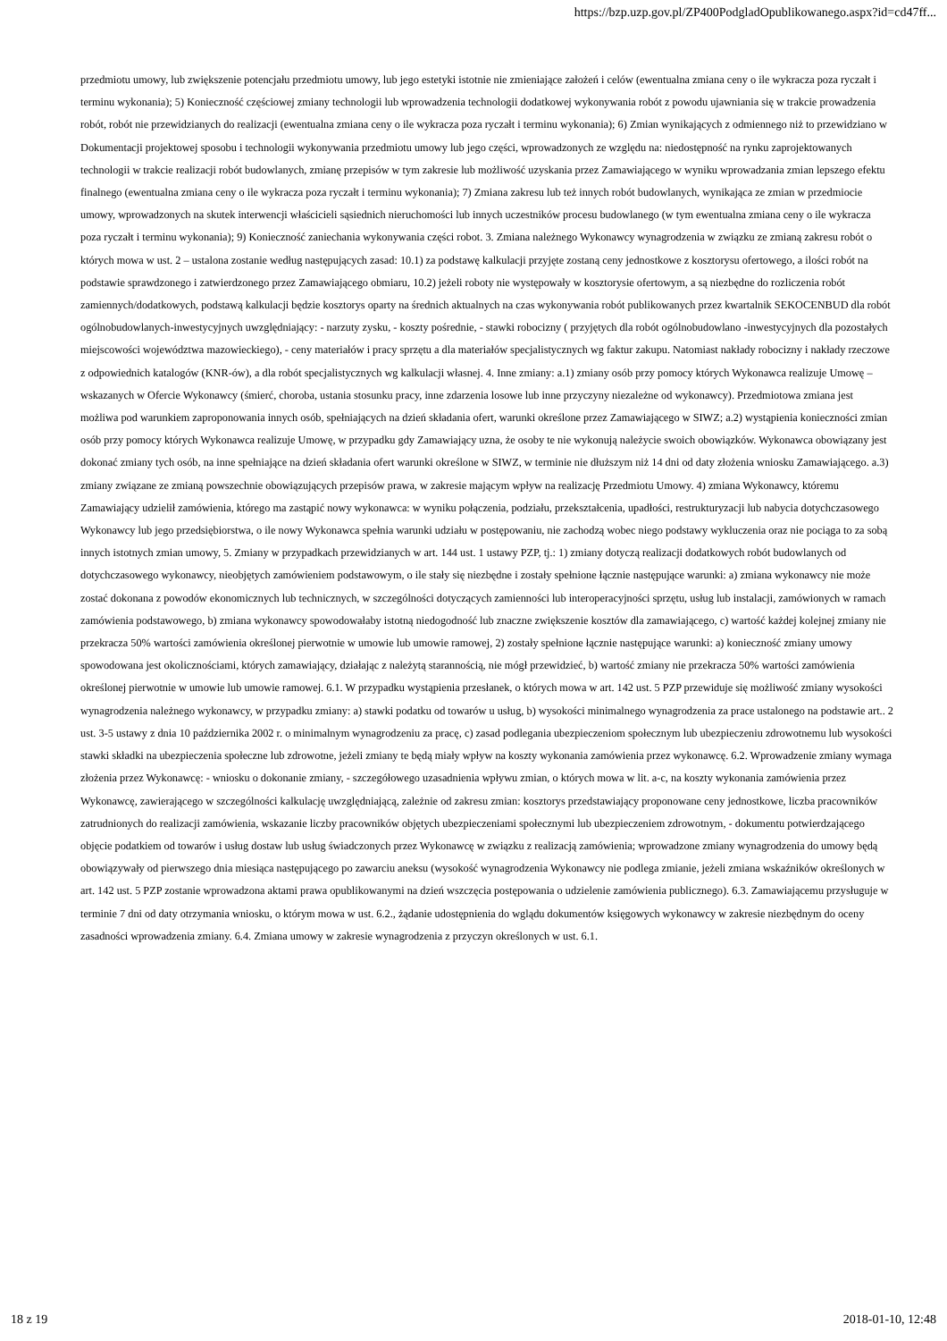https://bzp.uzp.gov.pl/ZP400PodgladOpublikowanego.aspx?id=cd47ff...
przedmiotu umowy, lub zwiększenie potencjału przedmiotu umowy, lub jego estetyki istotnie nie zmieniające założeń i celów (ewentualna zmiana ceny o ile wykracza poza ryczałt i terminu wykonania); 5) Konieczność częściowej zmiany technologii lub wprowadzenia technologii dodatkowej wykonywania robót z powodu ujawniania się w trakcie prowadzenia robót, robót nie przewidzianych do realizacji (ewentualna zmiana ceny o ile wykracza poza ryczałt i terminu wykonania); 6) Zmian wynikających z odmiennego niż to przewidziano w Dokumentacji projektowej sposobu i technologii wykonywania przedmiotu umowy lub jego części, wprowadzonych ze względu na: niedostępność na rynku zaprojektowanych technologii w trakcie realizacji robót budowlanych, zmianę przepisów w tym zakresie lub możliwość uzyskania przez Zamawiającego w wyniku wprowadzania zmian lepszego efektu finalnego (ewentualna zmiana ceny o ile wykracza poza ryczałt i terminu wykonania); 7) Zmiana zakresu lub też innych robót budowlanych, wynikająca ze zmian w przedmiocie umowy, wprowadzonych na skutek interwencji właścicieli sąsiednich nieruchomości lub innych uczestników procesu budowlanego (w tym ewentualna zmiana ceny o ile wykracza poza ryczałt i terminu wykonania); 9) Konieczność zaniechania wykonywania części robot. 3. Zmiana należnego Wykonawcy wynagrodzenia w związku ze zmianą zakresu robót o których mowa w ust. 2 – ustalona zostanie według następujących zasad: 10.1) za podstawę kalkulacji przyjęte zostaną ceny jednostkowe z kosztorysu ofertowego, a ilości robót na podstawie sprawdzonego i zatwierdzonego przez Zamawiającego obmiaru, 10.2) jeżeli roboty nie występowały w kosztorysie ofertowym, a są niezbędne do rozliczenia robót zamiennych/dodatkowych, podstawą kalkulacji będzie kosztorys oparty na średnich aktualnych na czas wykonywania robót publikowanych przez kwartalnik SEKOCENBUD dla robót ogólnobudowlanych-inwestycyjnych uwzględniający: - narzuty zysku, - koszty pośrednie, - stawki robocizny ( przyjętych dla robót ogólnobudowlano -inwestycyjnych dla pozostałych miejscowości województwa mazowieckiego), - ceny materiałów i pracy sprzętu a dla materiałów specjalistycznych wg faktur zakupu. Natomiast nakłady robocizny i nakłady rzeczowe z odpowiednich katalogów (KNR-ów), a dla robót specjalistycznych wg kalkulacji własnej. 4. Inne zmiany: a.1) zmiany osób przy pomocy których Wykonawca realizuje Umowę – wskazanych w Ofercie Wykonawcy (śmierć, choroba, ustania stosunku pracy, inne zdarzenia losowe lub inne przyczyny niezależne od wykonawcy). Przedmiotowa zmiana jest możliwa pod warunkiem zaproponowania innych osób, spełniających na dzień składania ofert, warunki określone przez Zamawiającego w SIWZ; a.2) wystąpienia konieczności zmian osób przy pomocy których Wykonawca realizuje Umowę, w przypadku gdy Zamawiający uzna, że osoby te nie wykonują należycie swoich obowiązków. Wykonawca obowiązany jest dokonać zmiany tych osób, na inne spełniające na dzień składania ofert warunki określone w SIWZ, w terminie nie dłuższym niż 14 dni od daty złożenia wniosku Zamawiającego. a.3) zmiany związane ze zmianą powszechnie obowiązujących przepisów prawa, w zakresie mającym wpływ na realizację Przedmiotu Umowy. 4) zmiana Wykonawcy, któremu Zamawiający udzielił zamówienia, którego ma zastąpić nowy wykonawca: w wyniku połączenia, podziału, przekształcenia, upadłości, restrukturyzacji lub nabycia dotychczasowego Wykonawcy lub jego przedsiębiorstwa, o ile nowy Wykonawca spełnia warunki udziału w postępowaniu, nie zachodzą wobec niego podstawy wykluczenia oraz nie pociąga to za sobą innych istotnych zmian umowy, 5. Zmiany w przypadkach przewidzianych w art. 144 ust. 1 ustawy PZP, tj.: 1) zmiany dotyczą realizacji dodatkowych robót budowlanych od dotychczasowego wykonawcy, nieobjętych zamówieniem podstawowym, o ile stały się niezbędne i zostały spełnione łącznie następujące warunki: a) zmiana wykonawcy nie może zostać dokonana z powodów ekonomicznych lub technicznych, w szczególności dotyczących zamienności lub interoperacyjności sprzętu, usług lub instalacji, zamówionych w ramach zamówienia podstawowego, b) zmiana wykonawcy spowodowałaby istotną niedogodność lub znaczne zwiększenie kosztów dla zamawiającego, c) wartość każdej kolejnej zmiany nie przekracza 50% wartości zamówienia określonej pierwotnie w umowie lub umowie ramowej, 2) zostały spełnione łącznie następujące warunki: a) konieczność zmiany umowy spowodowana jest okolicznościami, których zamawiający, działając z należytą starannością, nie mógł przewidzieć, b) wartość zmiany nie przekracza 50% wartości zamówienia określonej pierwotnie w umowie lub umowie ramowej. 6.1. W przypadku wystąpienia przesłanek, o których mowa w art. 142 ust. 5 PZP przewiduje się możliwość zmiany wysokości wynagrodzenia należnego wykonawcy, w przypadku zmiany: a) stawki podatku od towarów u usług, b) wysokości minimalnego wynagrodzenia za prace ustalonego na podstawie art.. 2 ust. 3-5 ustawy z dnia 10 października 2002 r. o minimalnym wynagrodzeniu za pracę, c) zasad podlegania ubezpieczeniom społecznym lub ubezpieczeniu zdrowotnemu lub wysokości stawki składki na ubezpieczenia społeczne lub zdrowotne, jeżeli zmiany te będą miały wpływ na koszty wykonania zamówienia przez wykonawcę. 6.2. Wprowadzenie zmiany wymaga złożenia przez Wykonawcę: - wniosku o dokonanie zmiany, - szczegółowego uzasadnienia wpływu zmian, o których mowa w lit. a-c, na koszty wykonania zamówienia przez Wykonawcę, zawierającego w szczególności kalkulację uwzględniającą, zależnie od zakresu zmian: kosztorys przedstawiający proponowane ceny jednostkowe, liczba pracowników zatrudnionych do realizacji zamówienia, wskazanie liczby pracowników objętych ubezpieczeniami społecznymi lub ubezpieczeniem zdrowotnym, - dokumentu potwierdzającego objęcie podatkiem od towarów i usług dostaw lub usług świadczonych przez Wykonawcę w związku z realizacją zamówienia; wprowadzone zmiany wynagrodzenia do umowy będą obowiązywały od pierwszego dnia miesiąca następującego po zawarciu aneksu (wysokość wynagrodzenia Wykonawcy nie podlega zmianie, jeżeli zmiana wskaźników określonych w art. 142 ust. 5 PZP zostanie wprowadzona aktami prawa opublikowanymi na dzień wszczęcia postępowania o udzielenie zamówienia publicznego). 6.3. Zamawiającemu przysługuje w terminie 7 dni od daty otrzymania wniosku, o którym mowa w ust. 6.2., żądanie udostępnienia do wglądu dokumentów księgowych wykonawcy w zakresie niezbędnym do oceny zasadności wprowadzenia zmiany. 6.4. Zmiana umowy w zakresie wynagrodzenia z przyczyn określonych w ust. 6.1.
18 z 19 2018-01-10, 12:48